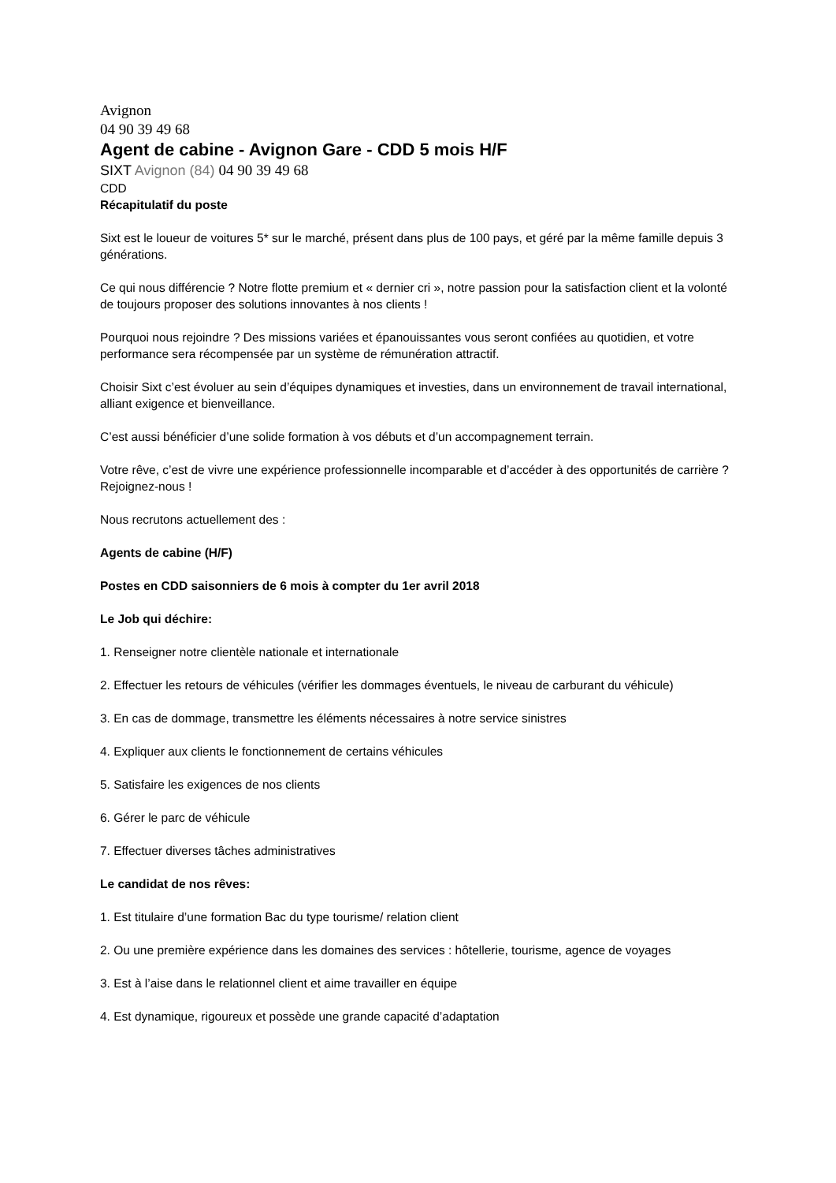Avignon
04 90 39 49 68
Agent de cabine - Avignon Gare - CDD 5 mois H/F
SIXT Avignon (84) 04 90 39 49 68
CDD
Récapitulatif du poste
Sixt est le loueur de voitures 5* sur le marché, présent dans plus de 100 pays, et géré par la même famille depuis 3 générations.
Ce qui nous différencie ? Notre flotte premium et « dernier cri », notre passion pour la satisfaction client et la volonté de toujours proposer des solutions innovantes à nos clients !
Pourquoi nous rejoindre ? Des missions variées et épanouissantes vous seront confiées au quotidien, et votre performance sera récompensée par un système de rémunération attractif.
Choisir Sixt c’est évoluer au sein d’équipes dynamiques et investies, dans un environnement de travail international, alliant exigence et bienveillance.
C’est aussi bénéficier d’une solide formation à vos débuts et d’un accompagnement terrain.
Votre rêve, c’est de vivre une expérience professionnelle incomparable et d’accéder à des opportunités de carrière ? Rejoignez-nous !
Nous recrutons actuellement des :
Agents de cabine (H/F)
Postes en CDD saisonniers de 6 mois à compter du 1er avril 2018
Le Job qui déchire:
1. Renseigner notre clientèle nationale et internationale
2. Effectuer les retours de véhicules (vérifier les dommages éventuels, le niveau de carburant du véhicule)
3. En cas de dommage, transmettre les éléments nécessaires à notre service sinistres
4. Expliquer aux clients le fonctionnement de certains véhicules
5. Satisfaire les exigences de nos clients
6. Gérer le parc de véhicule
7. Effectuer diverses tâches administratives
Le candidat de nos rêves:
1. Est titulaire d’une formation Bac du type tourisme/ relation client
2. Ou une première expérience dans les domaines des services : hôtellerie, tourisme, agence de voyages
3. Est à l’aise dans le relationnel client et aime travailler en équipe
4. Est dynamique, rigoureux et possède une grande capacité d’adaptation